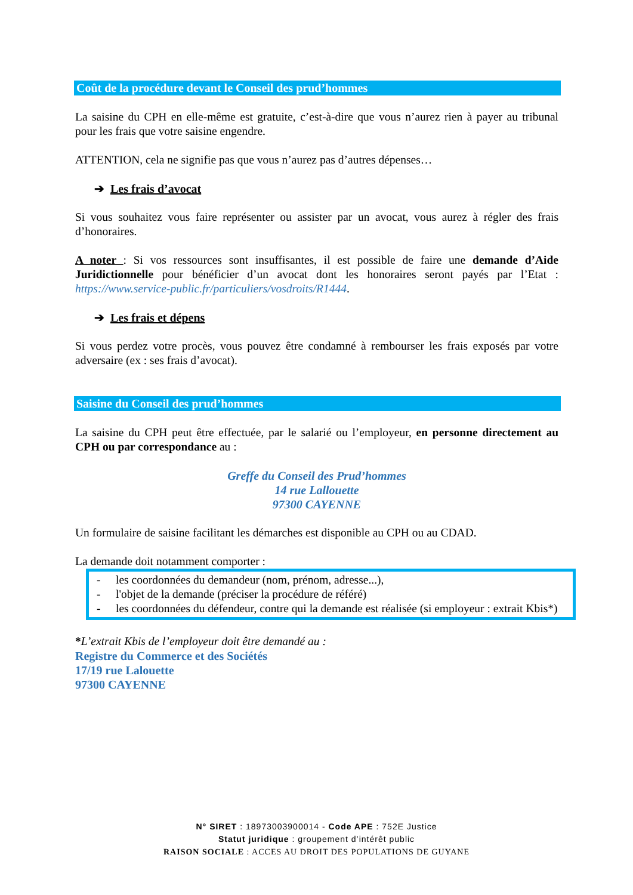Coût de la procédure devant le Conseil des prud’hommes
La saisine du CPH en elle-même est gratuite, c’est-à-dire que vous n’aurez rien à payer au tribunal pour les frais que votre saisine engendre.
ATTENTION, cela ne signifie pas que vous n’aurez pas d’autres dépenses…
➔ Les frais d’avocat
Si vous souhaitez vous faire représenter ou assister par un avocat, vous aurez à régler des frais d’honoraires.
A noter : Si vos ressources sont insuffisantes, il est possible de faire une demande d’Aide Juridictionnelle pour bénéficier d’un avocat dont les honoraires seront payés par l’Etat : https://www.service-public.fr/particuliers/vosdroits/R1444.
➔ Les frais et dépens
Si vous perdez votre procès, vous pouvez être condamné à rembourser les frais exposés par votre adversaire (ex : ses frais d’avocat).
Saisine du Conseil des prud’hommes
La saisine du CPH peut être effectuée, par le salarié ou l’employeur, en personne directement au CPH ou par correspondance au :
Greffe du Conseil des Prud’hommes
14 rue Lallouette
97300 CAYENNE
Un formulaire de saisine facilitant les démarches est disponible au CPH ou au CDAD.
La demande doit notamment comporter :
- les coordonnées du demandeur (nom, prénom, adresse...),
- l'objet de la demande (préciser la procédure de référé)
- les coordonnées du défendeur, contre qui la demande est réalisée (si employeur : extrait Kbis*)
*L’extrait Kbis de l’employeur doit être demandé au :
Registre du Commerce et des Sociétés
17/19 rue Lalouette
97300 CAYENNE
N° SIRET : 18973003900014 - Code APE : 752E Justice
Statut juridique : groupement d’intérêt public
RAISON SOCIALE : ACCES AU DROIT DES POPULATIONS DE GUYANE